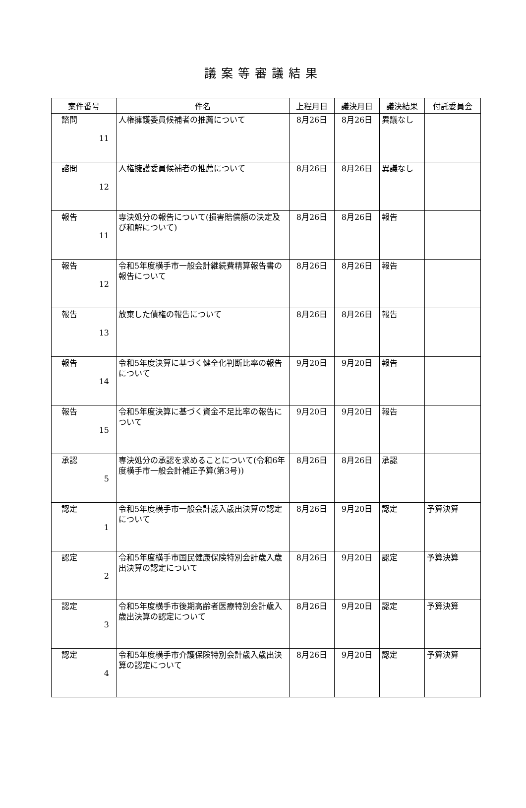議案等審議結果
| 案件番号 | 件名 | 上程月日 | 議決月日 | 議決結果 | 付託委員会 |
| --- | --- | --- | --- | --- | --- |
| 諮問 11 | 人権擁護委員候補者の推薦について | 8月26日 | 8月26日 | 異議なし | |
| 諮問 12 | 人権擁護委員候補者の推薦について | 8月26日 | 8月26日 | 異議なし | |
| 報告 11 | 専決処分の報告について(損害賠償額の決定及び和解について) | 8月26日 | 8月26日 | 報告 | |
| 報告 12 | 令和5年度横手市一般会計継続費精算報告書の報告について | 8月26日 | 8月26日 | 報告 | |
| 報告 13 | 放棄した債権の報告について | 8月26日 | 8月26日 | 報告 | |
| 報告 14 | 令和5年度決算に基づく健全化判断比率の報告について | 9月20日 | 9月20日 | 報告 | |
| 報告 15 | 令和5年度決算に基づく資金不足比率の報告について | 9月20日 | 9月20日 | 報告 | |
| 承認 5 | 専決処分の承認を求めることについて(令和6年度横手市一般会計補正予算(第3号)) | 8月26日 | 8月26日 | 承認 | |
| 認定 1 | 令和5年度横手市一般会計歳入歳出決算の認定について | 8月26日 | 9月20日 | 認定 | 予算決算 |
| 認定 2 | 令和5年度横手市国民健康保険特別会計歳入歳出決算の認定について | 8月26日 | 9月20日 | 認定 | 予算決算 |
| 認定 3 | 令和5年度横手市後期高齢者医療特別会計歳入歳出決算の認定について | 8月26日 | 9月20日 | 認定 | 予算決算 |
| 認定 4 | 令和5年度横手市介護保険特別会計歳入歳出決算の認定について | 8月26日 | 9月20日 | 認定 | 予算決算 |